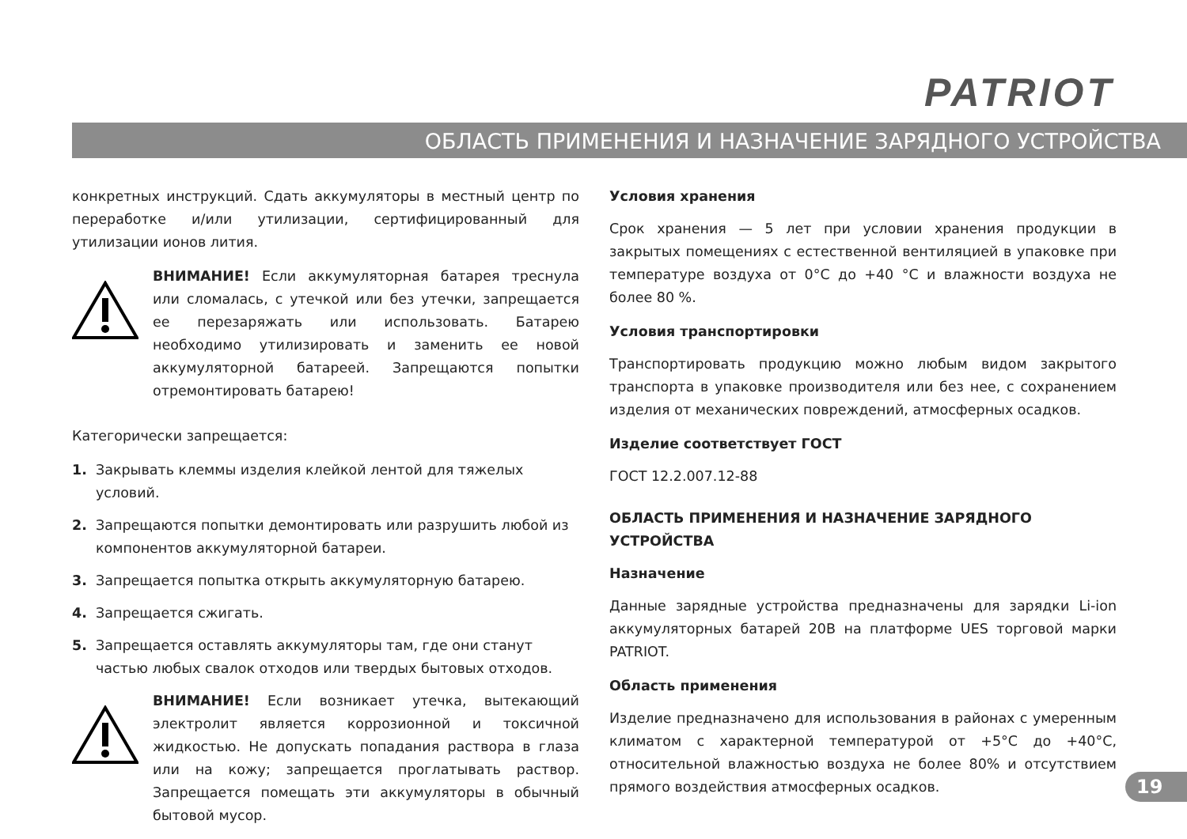PATRIOT
ОБЛАСТЬ ПРИМЕНЕНИЯ И НАЗНАЧЕНИЕ ЗАРЯДНОГО УСТРОЙСТВА
конкретных инструкций. Сдать аккумуляторы в местный центр по переработке и/или утилизации, сертифицированный для утилизации ионов лития.
ВНИМАНИЕ! Если аккумуляторная батарея треснула или сломалась, с утечкой или без утечки, запрещается ее перезаряжать или использовать. Батарею необходимо утилизировать и заменить ее новой аккумуляторной батареей. Запрещаются попытки отремонтировать батарею!
Категорически запрещается:
1. Закрывать клеммы изделия клейкой лентой для тяжелых условий.
2. Запрещаются попытки демонтировать или разрушить любой из компонентов аккумуляторной батареи.
3. Запрещается попытка открыть аккумуляторную батарею.
4. Запрещается сжигать.
5. Запрещается оставлять аккумуляторы там, где они станут частью любых свалок отходов или твердых бытовых отходов.
ВНИМАНИЕ! Если возникает утечка, вытекающий электролит является коррозионной и токсичной жидкостью. Не допускать попадания раствора в глаза или на кожу; запрещается проглатывать раствор. Запрещается помещать эти аккумуляторы в обычный бытовой мусор.
Условия хранения
Срок хранения — 5 лет при условии хранения продукции в закрытых помещениях с естественной вентиляцией в упаковке при температуре воздуха от 0°C до +40 °C и влажности воздуха не более 80 %.
Условия транспортировки
Транспортировать продукцию можно любым видом закрытого транспорта в упаковке производителя или без нее, с сохранением изделия от механических повреждений, атмосферных осадков.
Изделие соответствует ГОСТ
ГОСТ 12.2.007.12-88
ОБЛАСТЬ ПРИМЕНЕНИЯ И НАЗНАЧЕНИЕ ЗАРЯДНОГО УСТРОЙСТВА
Назначение
Данные зарядные устройства предназначены для зарядки Li-ion аккумуляторных батарей 20В на платформе UES торговой марки PATRIOT.
Область применения
Изделие предназначено для использования в районах с умеренным климатом с характерной температурой от +5°C до +40°C, относительной влажностью воздуха не более 80% и отсутствием прямого воздействия атмосферных осадков.
19